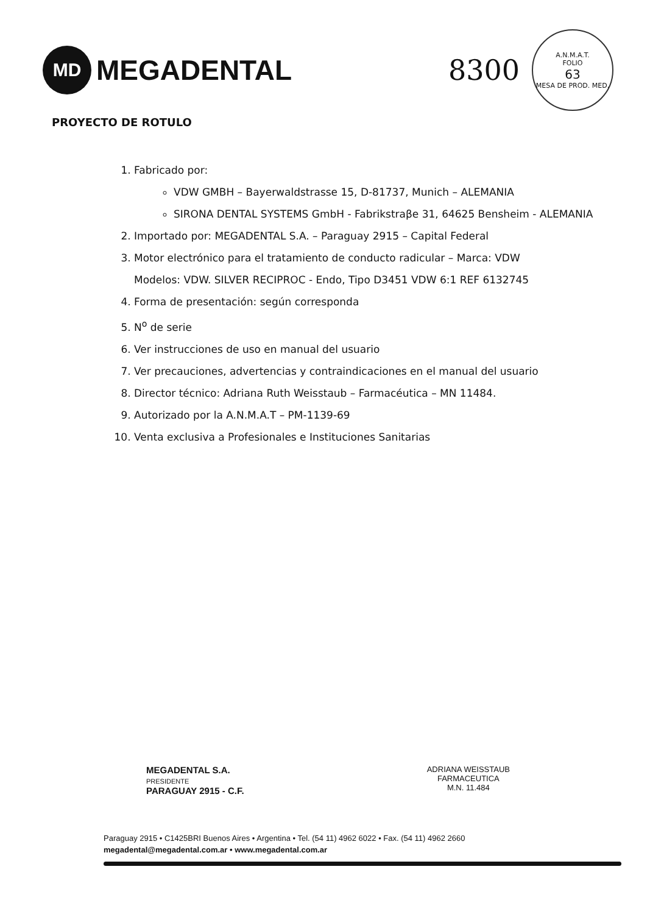MD
MEGADENTAL
8300
A.N.M.A.T.
FOLIO
63
MESA DE PROD. MED.
PROYECTO DE ROTULO
1. Fabricado por:
VDW GMBH – Bayerwaldstrasse 15, D-81737, Munich – ALEMANIA
SIRONA DENTAL SYSTEMS GmbH - Fabrikstraβe 31, 64625 Bensheim - ALEMANIA
2. Importado por: MEGADENTAL S.A. – Paraguay 2915 – Capital Federal
3. Motor electrónico para el tratamiento de conducto radicular – Marca: VDW
Modelos: VDW. SILVER RECIPROC - Endo, Tipo D3451 VDW 6:1 REF 6132745
4. Forma de presentación: según corresponda
5. N<sup>o</sup> de serie
6. Ver instrucciones de uso en manual del usuario
7. Ver precauciones, advertencias y contraindicaciones en el manual del usuario
8. Director técnico: Adriana Ruth Weisstaub – Farmacéutica – MN 11484.
9. Autorizado por la A.N.M.A.T – PM-1139-69
10. Venta exclusiva a Profesionales e Instituciones Sanitarias
MEGADENTAL S.A.
PRESIDENTE
PARAGUAY 2915 - C.F.
ADRIANA WEISSTAUB
FARMACEUTICA
M.N. 11.484
Paraguay 2915 • C1425BRI Buenos Aires • Argentina • Tel. (54 11) 4962 6022 • Fax. (54 11) 4962 2660
megadental@megadental.com.ar • www.megadental.com.ar